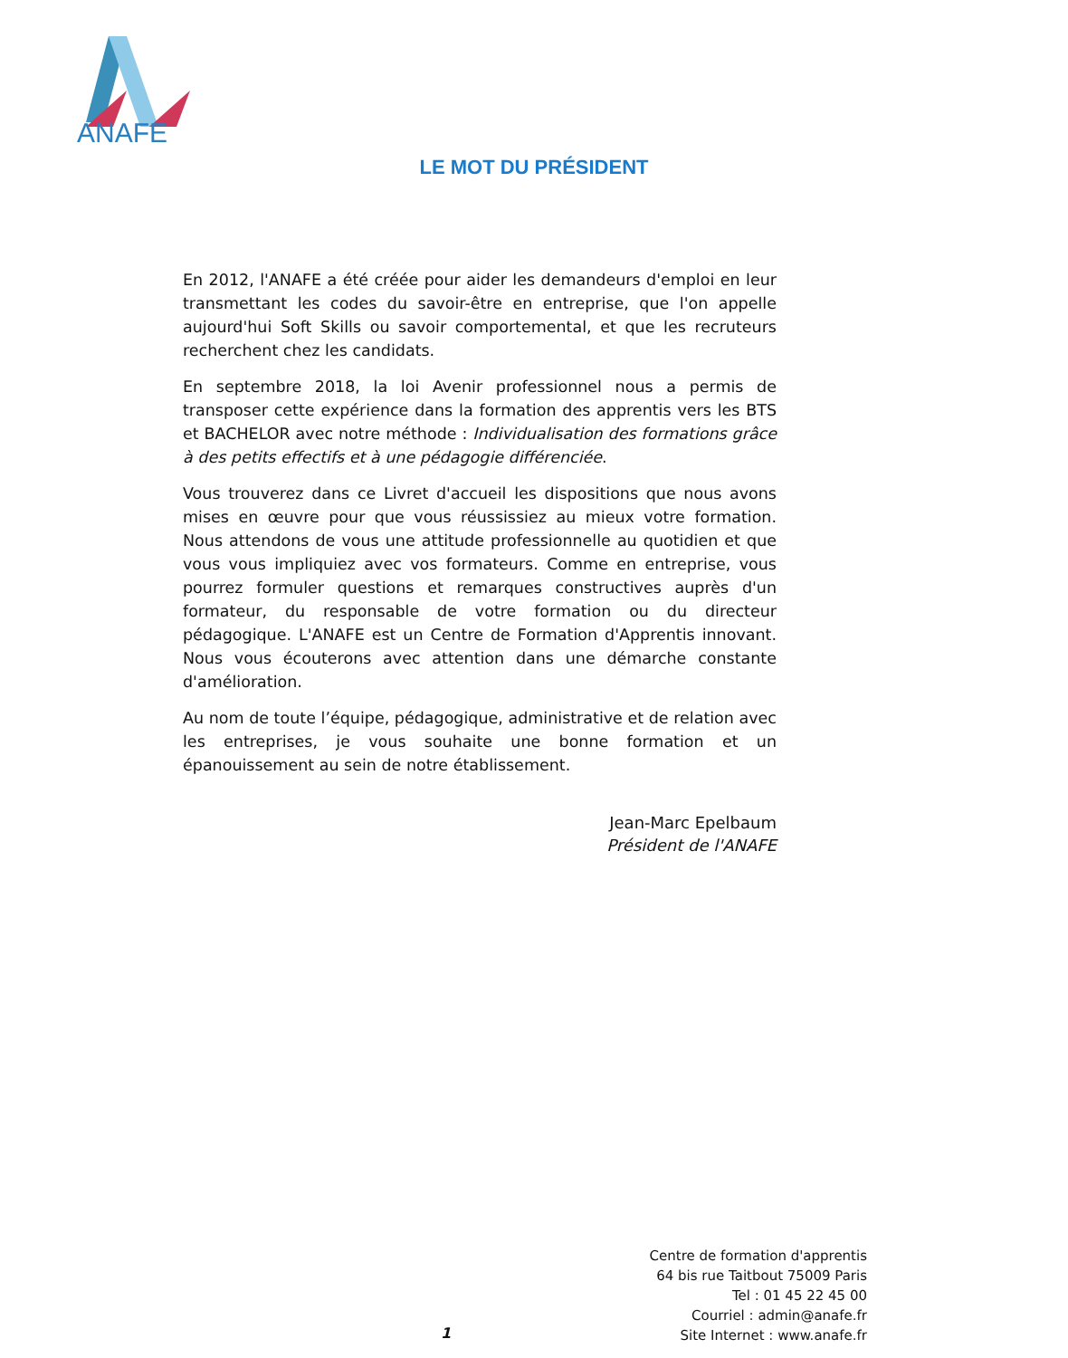ANAFE
LE MOT DU PRÉSIDENT
En 2012, l'ANAFE a été créée pour aider les demandeurs d'emploi en leur transmettant les codes du savoir-être en entreprise, que l'on appelle aujourd'hui Soft Skills ou savoir comportemental, et que les recruteurs recherchent chez les candidats.
En septembre 2018, la loi Avenir professionnel nous a permis de transposer cette expérience dans la formation des apprentis vers les BTS et BACHELOR avec notre méthode : Individualisation des formations grâce à des petits effectifs et à une pédagogie différenciée.
Vous trouverez dans ce Livret d'accueil les dispositions que nous avons mises en œuvre pour que vous réussissiez au mieux votre formation. Nous attendons de vous une attitude professionnelle au quotidien et que vous vous impliquiez avec vos formateurs. Comme en entreprise, vous pourrez formuler questions et remarques constructives auprès d'un formateur, du responsable de votre formation ou du directeur pédagogique. L'ANAFE est un Centre de Formation d'Apprentis innovant. Nous vous écouterons avec attention dans une démarche constante d'amélioration.
Au nom de toute l’équipe, pédagogique, administrative et de relation avec les entreprises, je vous souhaite une bonne formation et un épanouissement au sein de notre établissement.
Jean-Marc Epelbaum
Président de l'ANAFE
Centre de formation d'apprentis
64 bis rue Taitbout 75009 Paris
Tel : 01 45 22 45 00
Courriel : admin@anafe.fr
Site Internet : www.anafe.fr
1